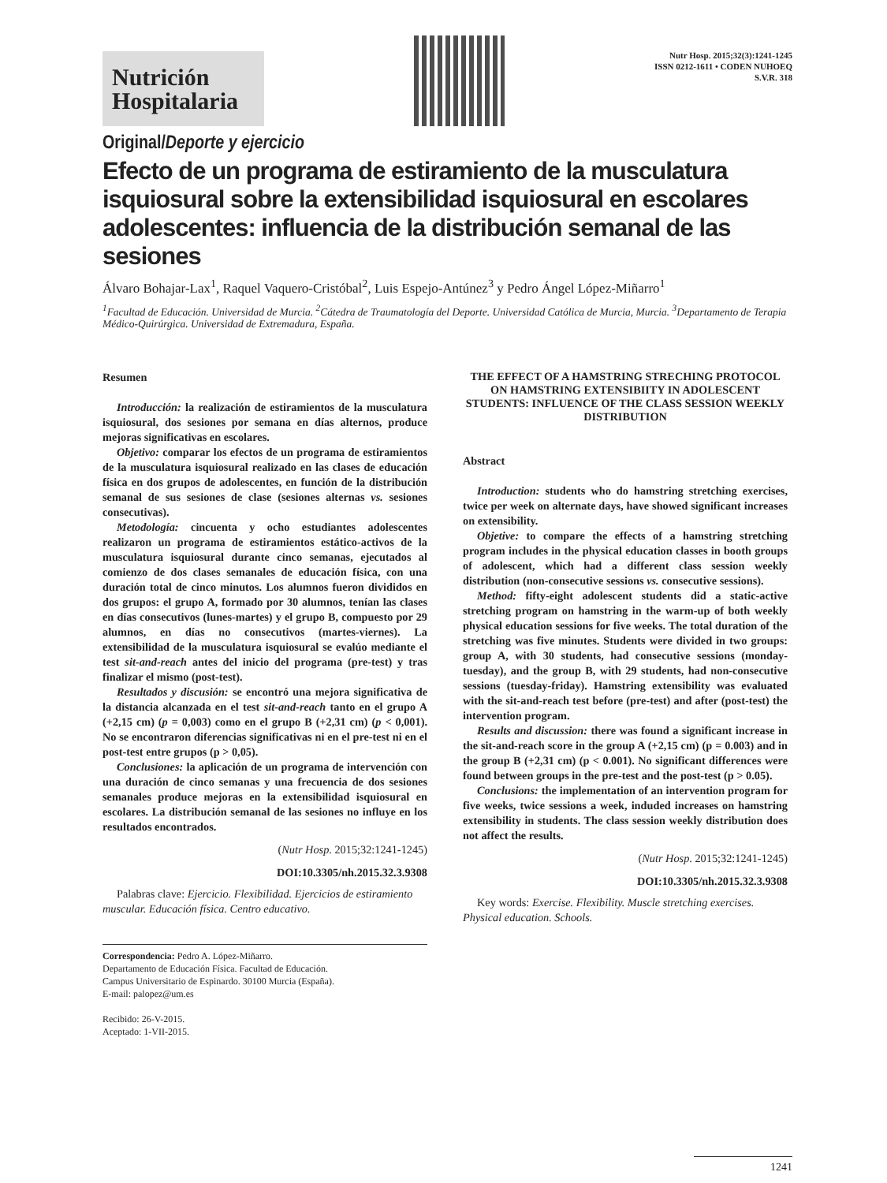Nutrición
Hospitalaria
Nutr Hosp. 2015;32(3):1241-1245
ISSN 0212-1611 • CODEN NUHOEQ
S.V.R. 318
Original/Deporte y ejercicio
Efecto de un programa de estiramiento de la musculatura isquiosural sobre la extensibilidad isquiosural en escolares adolescentes: influencia de la distribución semanal de las sesiones
Álvaro Bohajar-Lax<sup>1</sup>, Raquel Vaquero-Cristóbal<sup>2</sup>, Luis Espejo-Antúnez<sup>3</sup> y Pedro Ángel López-Miñarro<sup>1</sup>
<sup>1</sup> Facultad de Educación. Universidad de Murcia. <sup>2</sup>Cátedra de Traumatología del Deporte. Universidad Católica de Murcia, Murcia. <sup>3</sup>Departamento de Terapia Médico-Quirúrgica. Universidad de Extremadura, España.
Resumen
Introducción: la realización de estiramientos de la musculatura isquiosural, dos sesiones por semana en días alternos, produce mejoras significativas en escolares.
Objetivo: comparar los efectos de un programa de estiramientos de la musculatura isquiosural realizado en las clases de educación física en dos grupos de adolescentes, en función de la distribución semanal de sus sesiones de clase (sesiones alternas vs. sesiones consecutivas).
Metodología: cincuenta y ocho estudiantes adolescentes realizaron un programa de estiramientos estático-activos de la musculatura isquiosural durante cinco semanas, ejecutados al comienzo de dos clases semanales de educación física, con una duración total de cinco minutos. Los alumnos fueron divididos en dos grupos: el grupo A, formado por 30 alumnos, tenían las clases en días consecutivos (lunes-martes) y el grupo B, compuesto por 29 alumnos, en días no consecutivos (martes-viernes). La extensibilidad de la musculatura isquiosural se evalúo mediante el test sit-and-reach antes del inicio del programa (pre-test) y tras finalizar el mismo (post-test).
Resultados y discusión: se encontró una mejora significativa de la distancia alcanzada en el test sit-and-reach tanto en el grupo A (+2,15 cm) (p = 0,003) como en el grupo B (+2,31 cm) (p < 0,001). No se encontraron diferencias significativas ni en el pre-test ni en el post-test entre grupos (p > 0,05).
Conclusiones: la aplicación de un programa de intervención con una duración de cinco semanas y una frecuencia de dos sesiones semanales produce mejoras en la extensibilidad isquiosural en escolares. La distribución semanal de las sesiones no influye en los resultados encontrados.
(Nutr Hosp. 2015;32:1241-1245)
DOI:10.3305/nh.2015.32.3.9308
Palabras clave: Ejercicio. Flexibilidad. Ejercicios de estiramiento muscular. Educación física. Centro educativo.
Correspondencia: Pedro A. López-Miñarro.
Departamento de Educación Física. Facultad de Educación.
Campus Universitario de Espinardo. 30100 Murcia (España).
E-mail: palopez@um.es
Recibido: 26-V-2015.
Aceptado: 1-VII-2015.
THE EFFECT OF A HAMSTRING STRECHING PROTOCOL ON HAMSTRING EXTENSIBIITY IN ADOLESCENT STUDENTS: INFLUENCE OF THE CLASS SESSION WEEKLY DISTRIBUTION
Abstract
Introduction: students who do hamstring stretching exercises, twice per week on alternate days, have showed significant increases on extensibility.
Objetive: to compare the effects of a hamstring stretching program includes in the physical education classes in booth groups of adolescent, which had a different class session weekly distribution (non-consecutive sessions vs. consecutive sessions).
Method: fifty-eight adolescent students did a static-active stretching program on hamstring in the warm-up of both weekly physical education sessions for five weeks. The total duration of the stretching was five minutes. Students were divided in two groups: group A, with 30 students, had consecutive sessions (monday-tuesday), and the group B, with 29 students, had non-consecutive sessions (tuesday-friday). Hamstring extensibility was evaluated with the sit-and-reach test before (pre-test) and after (post-test) the intervention program.
Results and discussion: there was found a significant increase in the sit-and-reach score in the group A (+2,15 cm) (p = 0.003) and in the group B (+2,31 cm) (p < 0.001). No significant differences were found between groups in the pre-test and the post-test (p > 0.05).
Conclusions: the implementation of an intervention program for five weeks, twice sessions a week, induded increases on hamstring extensibility in students. The class session weekly distribution does not affect the results.
(Nutr Hosp. 2015;32:1241-1245)
DOI:10.3305/nh.2015.32.3.9308
Key words: Exercise. Flexibility. Muscle stretching exercises. Physical education. Schools.
1241